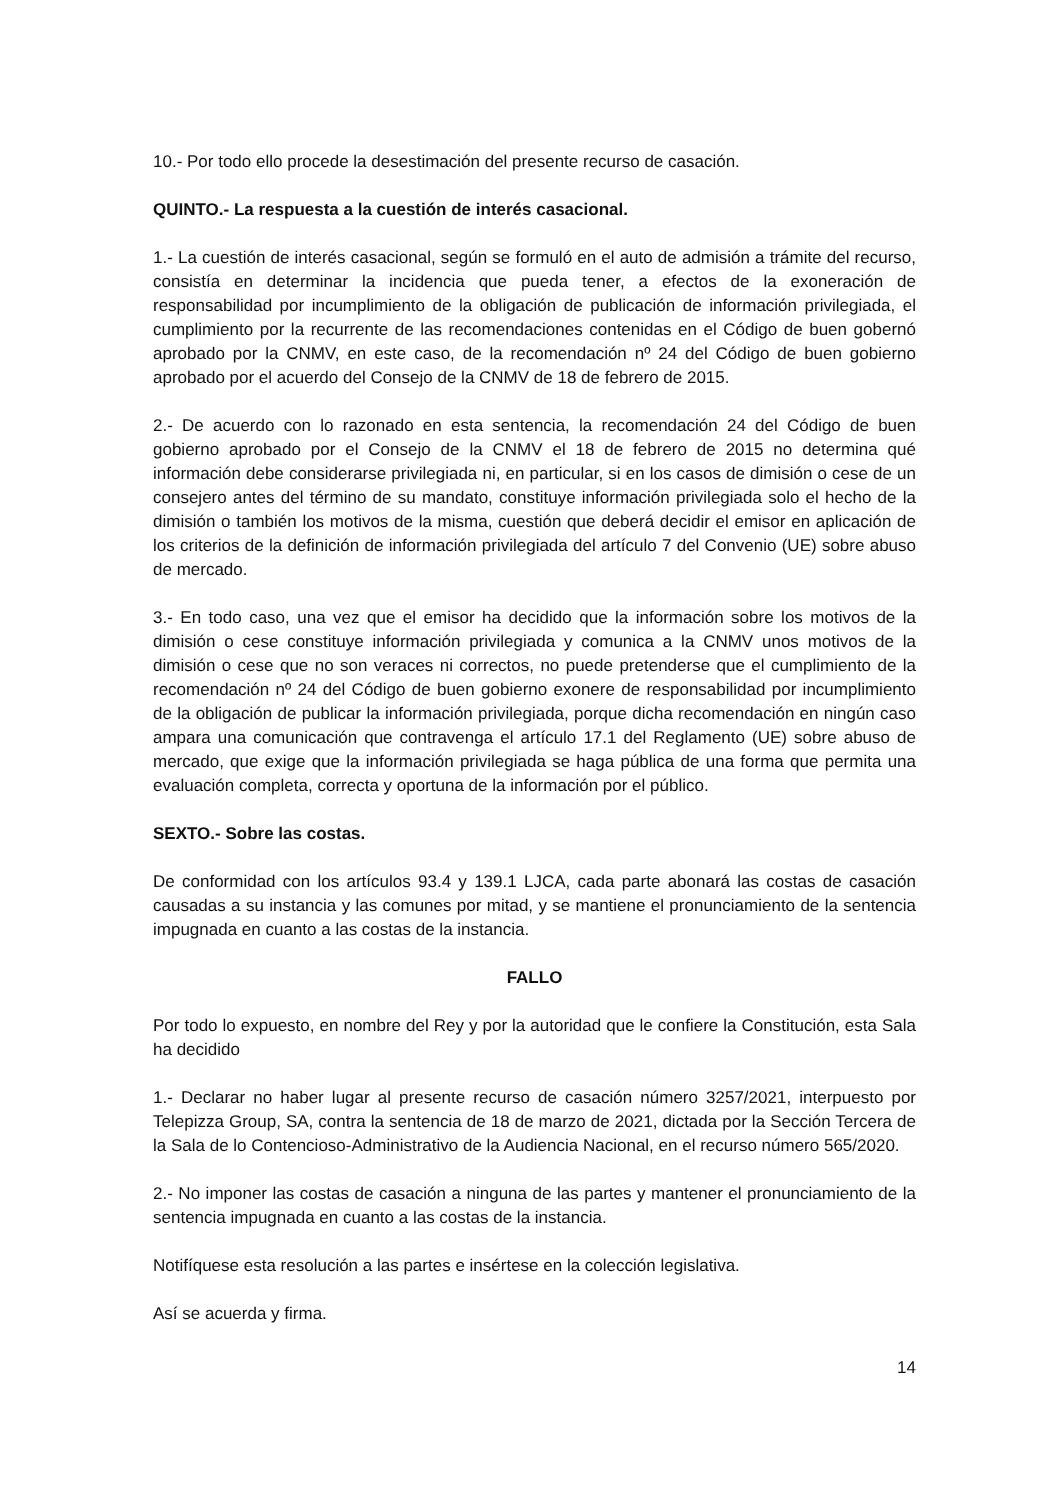10.- Por todo ello procede la desestimación del presente recurso de casación.
QUINTO.- La respuesta a la cuestión de interés casacional.
1.- La cuestión de interés casacional, según se formuló en el auto de admisión a trámite del recurso, consistía en determinar la incidencia que pueda tener, a efectos de la exoneración de responsabilidad por incumplimiento de la obligación de publicación de información privilegiada, el cumplimiento por la recurrente de las recomendaciones contenidas en el Código de buen gobernó aprobado por la CNMV, en este caso, de la recomendación nº 24 del Código de buen gobierno aprobado por el acuerdo del Consejo de la CNMV de 18 de febrero de 2015.
2.- De acuerdo con lo razonado en esta sentencia, la recomendación 24 del Código de buen gobierno aprobado por el Consejo de la CNMV el 18 de febrero de 2015 no determina qué información debe considerarse privilegiada ni, en particular, si en los casos de dimisión o cese de un consejero antes del término de su mandato, constituye información privilegiada solo el hecho de la dimisión o también los motivos de la misma, cuestión que deberá decidir el emisor en aplicación de los criterios de la definición de información privilegiada del artículo 7 del Convenio (UE) sobre abuso de mercado.
3.- En todo caso, una vez que el emisor ha decidido que la información sobre los motivos de la dimisión o cese constituye información privilegiada y comunica a la CNMV unos motivos de la dimisión o cese que no son veraces ni correctos, no puede pretenderse que el cumplimiento de la recomendación nº 24 del Código de buen gobierno exonere de responsabilidad por incumplimiento de la obligación de publicar la información privilegiada, porque dicha recomendación en ningún caso ampara una comunicación que contravenga el artículo 17.1 del Reglamento (UE) sobre abuso de mercado, que exige que la información privilegiada se haga pública de una forma que permita una evaluación completa, correcta y oportuna de la información por el público.
SEXTO.- Sobre las costas.
De conformidad con los artículos 93.4 y 139.1 LJCA, cada parte abonará las costas de casación causadas a su instancia y las comunes por mitad, y se mantiene el pronunciamiento de la sentencia impugnada en cuanto a las costas de la instancia.
FALLO
Por todo lo expuesto, en nombre del Rey y por la autoridad que le confiere la Constitución, esta Sala ha decidido
1.- Declarar no haber lugar al presente recurso de casación número 3257/2021, interpuesto por Telepizza Group, SA, contra la sentencia de 18 de marzo de 2021, dictada por la Sección Tercera de la Sala de lo Contencioso-Administrativo de la Audiencia Nacional, en el recurso número 565/2020.
2.- No imponer las costas de casación a ninguna de las partes y mantener el pronunciamiento de la sentencia impugnada en cuanto a las costas de la instancia.
Notifíquese esta resolución a las partes e insértese en la colección legislativa.
Así se acuerda y firma.
14